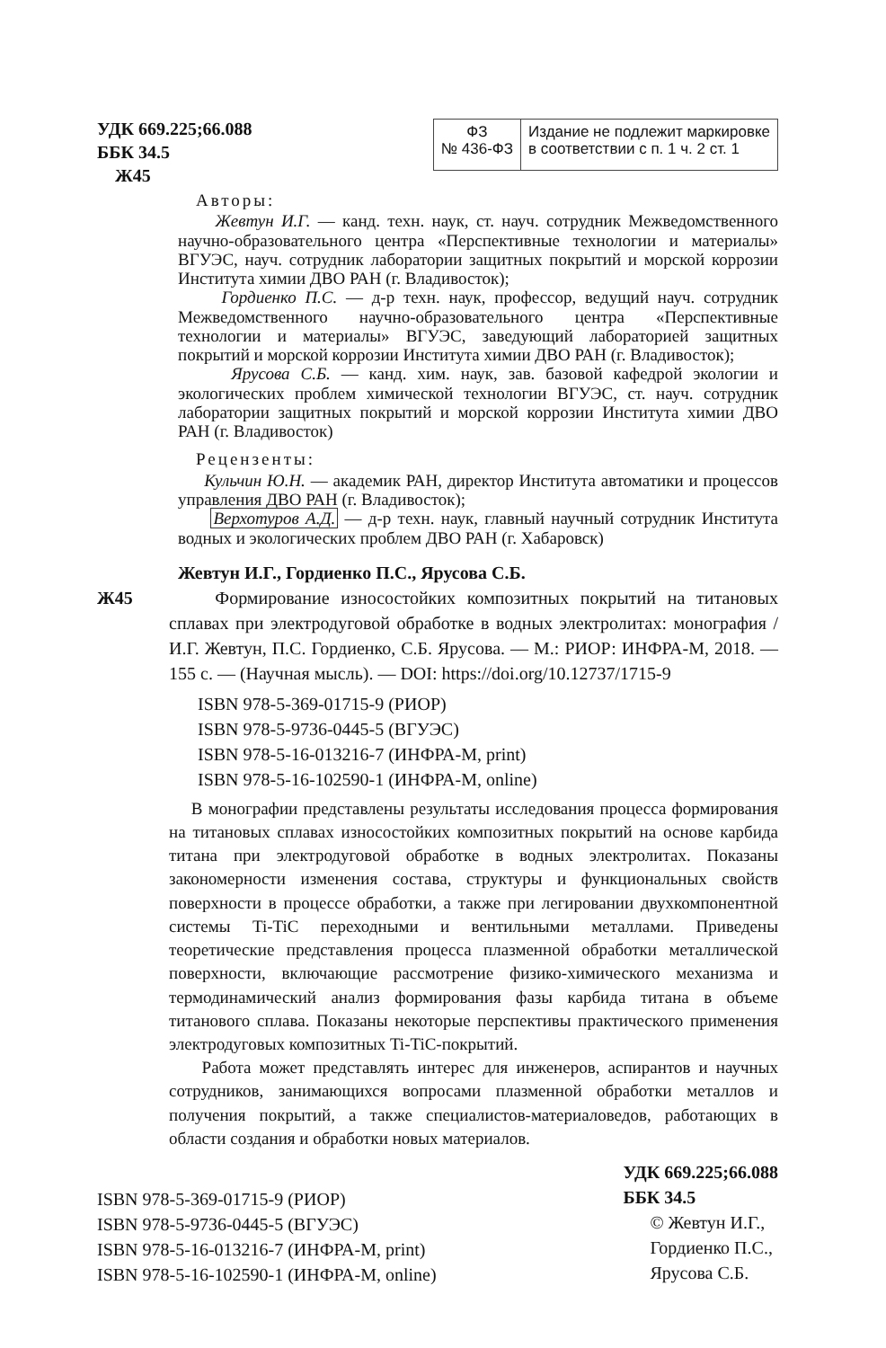УДК 669.225;66.088
ББК 34.5
Ж45
ФЗ
№ 436-ФЗ
Издание не подлежит маркировке
в соответствии с п. 1 ч. 2 ст. 1
Авторы:
Жевтун И.Г. — канд. техн. наук, ст. науч. сотрудник Межведомственного научно-образовательного центра «Перспективные технологии и материалы» ВГУЭС, науч. сотрудник лаборатории защитных покрытий и морской коррозии Института химии ДВО РАН (г. Владивосток);
Гордиенко П.С. — д-р техн. наук, профессор, ведущий науч. сотрудник Межведомственного научно-образовательного центра «Перспективные технологии и материалы» ВГУЭС, заведующий лабораторией защитных покрытий и морской коррозии Института химии ДВО РАН (г. Владивосток);
Ярусова С.Б. — канд. хим. наук, зав. базовой кафедрой экологии и экологических проблем химической технологии ВГУЭС, ст. науч. сотрудник лаборатории защитных покрытий и морской коррозии Института химии ДВО РАН (г. Владивосток)
Рецензенты:
Кульчин Ю.Н. — академик РАН, директор Института автоматики и процессов управления ДВО РАН (г. Владивосток);
Верхотуров А.Д. — д-р техн. наук, главный научный сотрудник Института водных и экологических проблем ДВО РАН (г. Хабаровск)
Жевтун И.Г., Гордиенко П.С., Ярусова С.Б.
Ж45 Формирование износостойких композитных покрытий на титановых сплавах при электродуговой обработке в водных электролитах: монография / И.Г. Жевтун, П.С. Гордиенко, С.Б. Ярусова. — М.: РИОР: ИНФРА-М, 2018. — 155 с. — (Научная мысль). — DOI: https://doi.org/10.12737/1715-9
ISBN 978-5-369-01715-9 (РИОР)
ISBN 978-5-9736-0445-5 (ВГУЭС)
ISBN 978-5-16-013216-7 (ИНФРА-М, print)
ISBN 978-5-16-102590-1 (ИНФРА-М, online)
В монографии представлены результаты исследования процесса формирования на титановых сплавах износостойких композитных покрытий на основе карбида титана при электродуговой обработке в водных электролитах. Показаны закономерности изменения состава, структуры и функциональных свойств поверхности в процессе обработки, а также при легировании двухкомпонентной системы Ti-TiC переходными и вентильными металлами. Приведены теоретические представления процесса плазменной обработки металлической поверхности, включающие рассмотрение физико-химического механизма и термодинамический анализ формирования фазы карбида титана в объеме титанового сплава. Показаны некоторые перспективы практического применения электродуговых композитных Ti-TiC-покрытий.
Работа может представлять интерес для инженеров, аспирантов и научных сотрудников, занимающихся вопросами плазменной обработки металлов и получения покрытий, а также специалистов-материаловедов, работающих в области создания и обработки новых материалов.
ISBN 978-5-369-01715-9 (РИОР)
ISBN 978-5-9736-0445-5 (ВГУЭС)
ISBN 978-5-16-013216-7 (ИНФРА-М, print)
ISBN 978-5-16-102590-1 (ИНФРА-М, online)
УДК 669.225;66.088
ББК 34.5
© Жевтун И.Г.,
Гордиенко П.С.,
Ярусова С.Б.